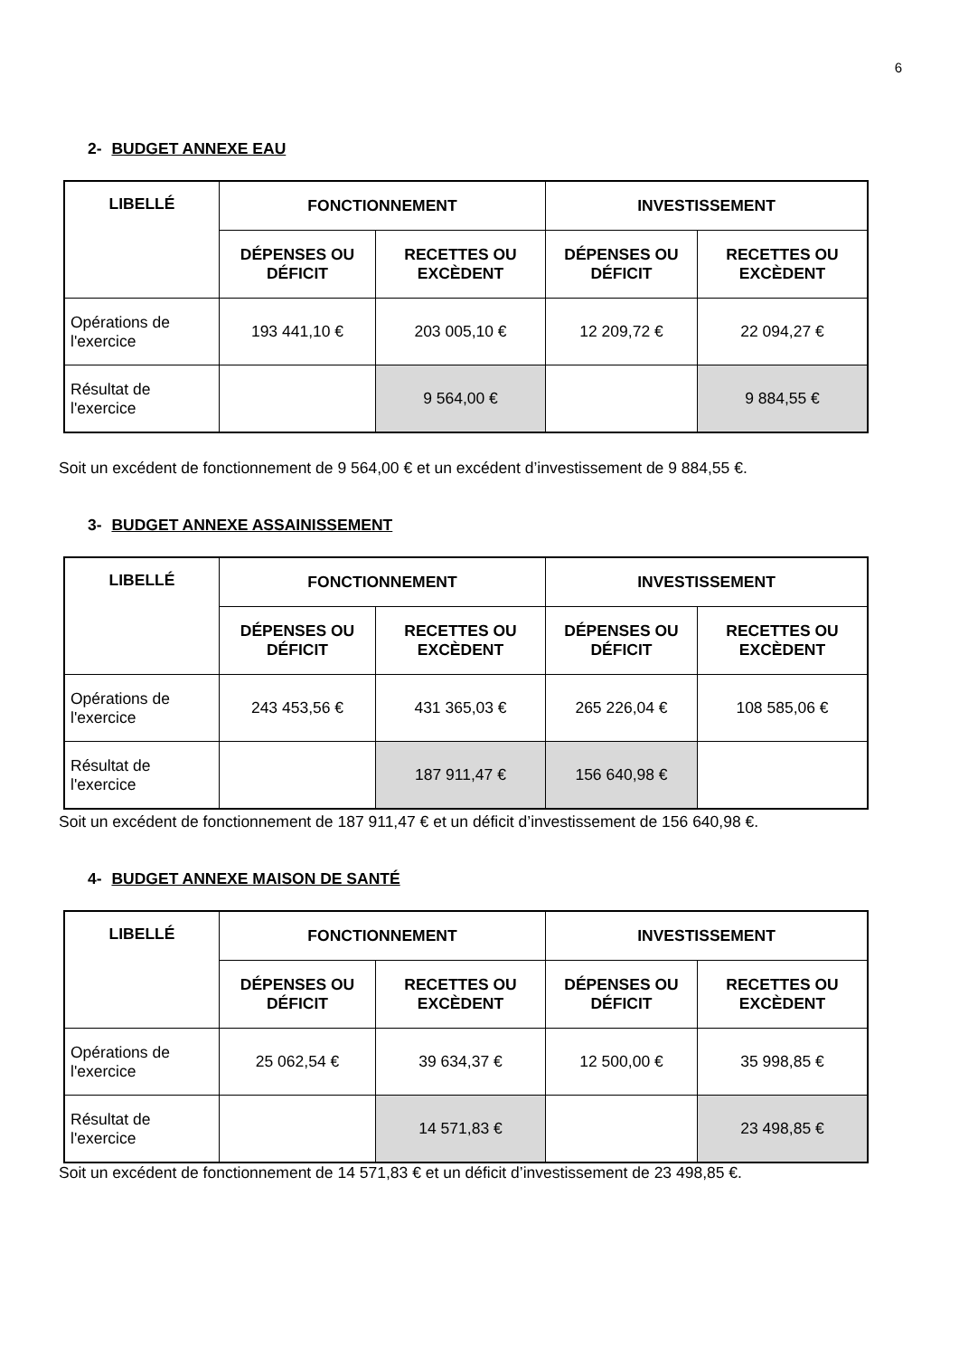6
2- BUDGET ANNEXE EAU
| LIBELLÉ | FONCTIONNEMENT | | INVESTISSEMENT | |
| --- | --- | --- | --- | --- |
| | DÉPENSES OU DÉFICIT | RECETTES OU EXCÈDENT | DÉPENSES OU DÉFICIT | RECETTES OU EXCÈDENT |
| Opérations de l'exercice | 193 441,10 € | 203 005,10 € | 12 209,72 € | 22 094,27 € |
| Résultat de l'exercice | | 9 564,00 € | | 9 884,55 € |
Soit un excédent de fonctionnement de 9 564,00 € et un excédent d’investissement de 9 884,55 €.
3- BUDGET ANNEXE ASSAINISSEMENT
| LIBELLÉ | FONCTIONNEMENT | | INVESTISSEMENT | |
| --- | --- | --- | --- | --- |
| | DÉPENSES OU DÉFICIT | RECETTES OU EXCÈDENT | DÉPENSES OU DÉFICIT | RECETTES OU EXCÈDENT |
| Opérations de l'exercice | 243 453,56 € | 431 365,03 € | 265 226,04 € | 108 585,06 € |
| Résultat de l'exercice | | 187 911,47 € | 156 640,98 € | |
Soit un excédent de fonctionnement de 187 911,47 € et un déficit d’investissement de 156 640,98 €.
4- BUDGET ANNEXE MAISON DE SANTÉ
| LIBELLÉ | FONCTIONNEMENT | | INVESTISSEMENT | |
| --- | --- | --- | --- | --- |
| | DÉPENSES OU DÉFICIT | RECETTES OU EXCÈDENT | DÉPENSES OU DÉFICIT | RECETTES OU EXCÈDENT |
| Opérations de l'exercice | 25 062,54 € | 39 634,37 € | 12 500,00 € | 35 998,85 € |
| Résultat de l'exercice | | 14 571,83 € | | 23 498,85 € |
Soit un excédent de fonctionnement de 14 571,83 € et un déficit d’investissement de 23 498,85 €.